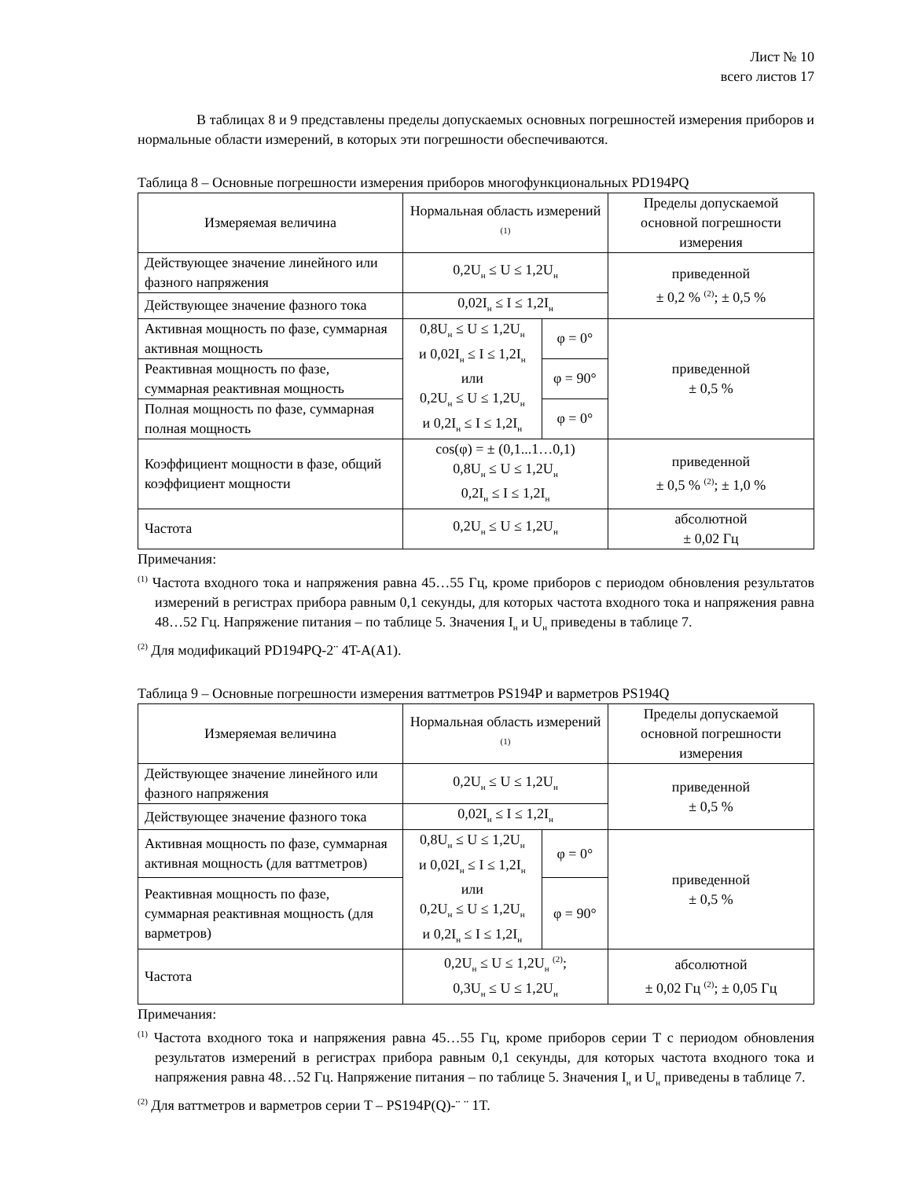Лист № 10
всего листов 17
В таблицах 8 и 9 представлены пределы допускаемых основных погрешностей измерения приборов и нормальные области измерений, в которых эти погрешности обеспечиваются.
Таблица 8 – Основные погрешности измерения приборов многофункциональных PD194PQ
| Измеряемая величина | Нормальная область измерений <sup>(1)</sup> | | Пределы допускаемой основной погрешности измерения |
| --- | --- | --- | --- |
| Действующее значение линейного или фазного напряжения | 0,2U<sub>н</sub> ≤ U ≤ 1,2U<sub>н</sub> | | приведенной ± 0,2 % <sup>(2)</sup>; ± 0,5 % |
| Действующее значение фазного тока | 0,02I<sub>н</sub> ≤ I ≤ 1,2I<sub>н</sub> | | |
| Активная мощность по фазе, суммарная активная мощность | 0,8U<sub>н</sub> ≤ U ≤ 1,2U<sub>н</sub> и 0,02I<sub>н</sub> ≤ I ≤ 1,2I<sub>н</sub> или 0,2U<sub>н</sub> ≤ U ≤ 1,2U<sub>н</sub> и 0,2I<sub>н</sub> ≤ I ≤ 1,2I<sub>н</sub> | φ = 0° | приведенной ± 0,5 % |
| Реактивная мощность по фазе, суммарная реактивная мощность | | φ = 90° | |
| Полная мощность по фазе, суммарная полная мощность | | φ = 0° | |
| Коэффициент мощности в фазе, общий коэффициент мощности | cos(φ) = ± (0,1...1…0,1) 0,8U<sub>н</sub> ≤ U ≤ 1,2U<sub>н</sub> 0,2I<sub>н</sub> ≤ I ≤ 1,2I<sub>н</sub> | | приведенной ± 0,5 % <sup>(2)</sup>; ± 1,0 % |
| Частота | 0,2U<sub>н</sub> ≤ U ≤ 1,2U<sub>н</sub> | | абсолютной ± 0,02 Гц |
Примечания:
<sup>(1)</sup> Частота входного тока и напряжения равна 45…55 Гц, кроме приборов с периодом обновления результатов измерений в регистрах прибора равным 0,1 секунды, для которых частота входного тока и напряжения равна 48…52 Гц. Напряжение питания – по таблице 5. Значения I<sub>н</sub> и U<sub>н</sub> приведены в таблице 7.
<sup>(2)</sup> Для модификаций PD194PQ-2¨ 4T-A(A1).
Таблица 9 – Основные погрешности измерения ваттметров PS194P и варметров PS194Q
| Измеряемая величина | Нормальная область измерений <sup>(1)</sup> | | Пределы допускаемой основной погрешности измерения |
| --- | --- | --- | --- |
| Действующее значение линейного или фазного напряжения | 0,2U<sub>н</sub> ≤ U ≤ 1,2U<sub>н</sub> | | приведенной ± 0,5 % |
| Действующее значение фазного тока | 0,02I<sub>н</sub> ≤ I ≤ 1,2I<sub>н</sub> | | |
| Активная мощность по фазе, суммарная активная мощность (для ваттметров) | 0,8U<sub>н</sub> ≤ U ≤ 1,2U<sub>н</sub> и 0,02I<sub>н</sub> ≤ I ≤ 1,2I<sub>н</sub> или 0,2U<sub>н</sub> ≤ U ≤ 1,2U<sub>н</sub> и 0,2I<sub>н</sub> ≤ I ≤ 1,2I<sub>н</sub> | φ = 0° | приведенной ± 0,5 % |
| Реактивная мощность по фазе, суммарная реактивная мощность (для варметров) | | φ = 90° | |
| Частота | 0,2U<sub>н</sub> ≤ U ≤ 1,2U<sub>н</sub> <sup>(2)</sup>; 0,3U<sub>н</sub> ≤ U ≤ 1,2U<sub>н</sub> | | абсолютной ± 0,02 Гц <sup>(2)</sup>; ± 0,05 Гц |
Примечания:
<sup>(1)</sup> Частота входного тока и напряжения равна 45…55 Гц, кроме приборов серии T с периодом обновления результатов измерений в регистрах прибора равным 0,1 секунды, для которых частота входного тока и напряжения равна 48…52 Гц. Напряжение питания – по таблице 5. Значения I<sub>н</sub> и U<sub>н</sub> приведены в таблице 7.
<sup>(2)</sup> Для ваттметров и варметров серии T – PS194P(Q)-¨ ¨ 1T.